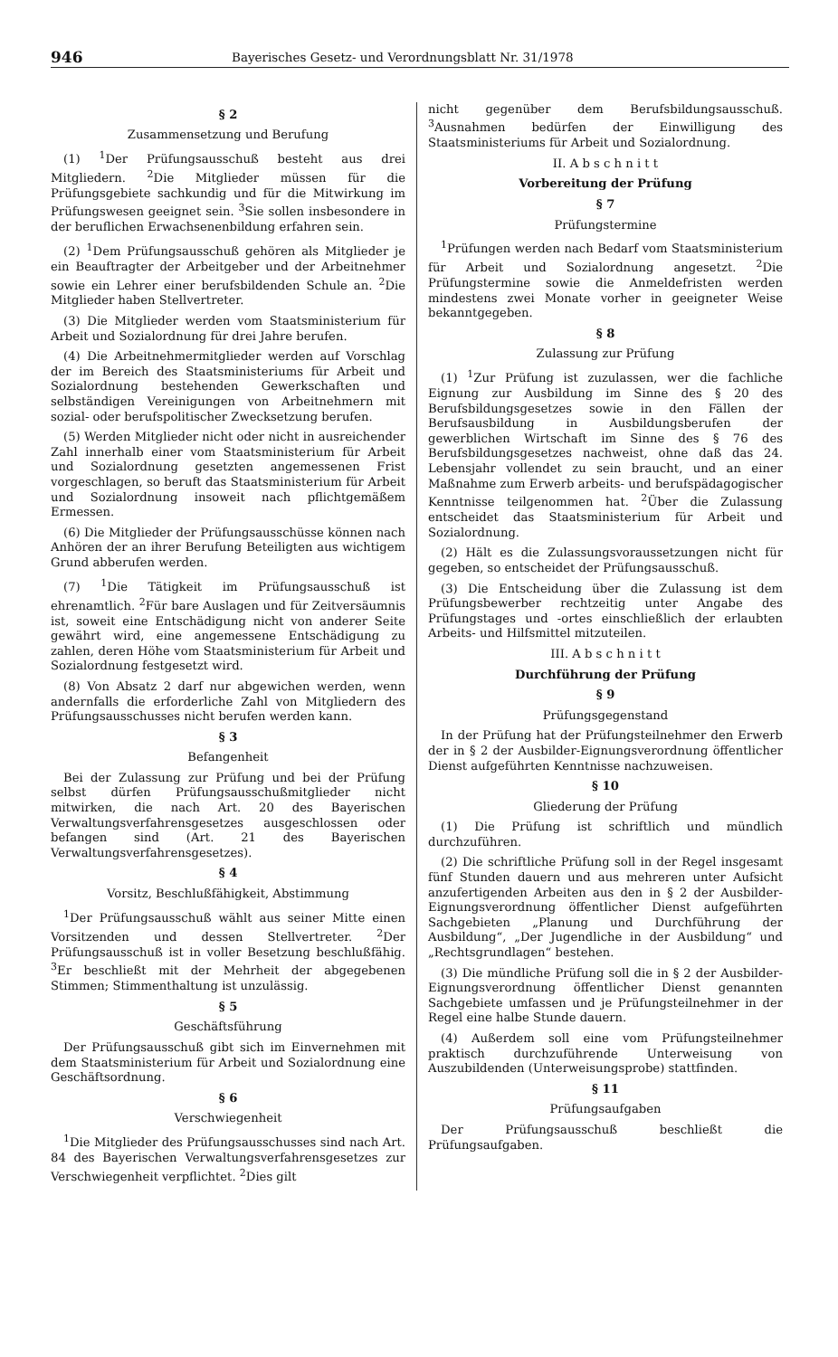946 Bayerisches Gesetz- und Verordnungsblatt Nr. 31/1978
§ 2
Zusammensetzung und Berufung
(1) <sup>1</sup>Der Prüfungsausschuß besteht aus drei Mitgliedern. <sup>2</sup>Die Mitglieder müssen für die Prüfungsgebiete sachkundig und für die Mitwirkung im Prüfungswesen geeignet sein. <sup>3</sup>Sie sollen insbesondere in der beruflichen Erwachsenenbildung erfahren sein.
(2) <sup>1</sup>Dem Prüfungsausschuß gehören als Mitglieder je ein Beauftragter der Arbeitgeber und der Arbeitnehmer sowie ein Lehrer einer berufsbildenden Schule an. <sup>2</sup>Die Mitglieder haben Stellvertreter.
(3) Die Mitglieder werden vom Staatsministerium für Arbeit und Sozialordnung für drei Jahre berufen.
(4) Die Arbeitnehmermitglieder werden auf Vorschlag der im Bereich des Staatsministeriums für Arbeit und Sozialordnung bestehenden Gewerkschaften und selbständigen Vereinigungen von Arbeitnehmern mit sozial- oder berufspolitischer Zwecksetzung berufen.
(5) Werden Mitglieder nicht oder nicht in ausreichender Zahl innerhalb einer vom Staatsministerium für Arbeit und Sozialordnung gesetzten angemessenen Frist vorgeschlagen, so beruft das Staatsministerium für Arbeit und Sozialordnung insoweit nach pflichtgemäßem Ermessen.
(6) Die Mitglieder der Prüfungsausschüsse können nach Anhören der an ihrer Berufung Beteiligten aus wichtigem Grund abberufen werden.
(7) <sup>1</sup>Die Tätigkeit im Prüfungsausschuß ist ehrenamtlich. <sup>2</sup>Für bare Auslagen und für Zeitversäumnis ist, soweit eine Entschädigung nicht von anderer Seite gewährt wird, eine angemessene Entschädigung zu zahlen, deren Höhe vom Staatsministerium für Arbeit und Sozialordnung festgesetzt wird.
(8) Von Absatz 2 darf nur abgewichen werden, wenn andernfalls die erforderliche Zahl von Mitgliedern des Prüfungsausschusses nicht berufen werden kann.
§ 3
Befangenheit
Bei der Zulassung zur Prüfung und bei der Prüfung selbst dürfen Prüfungsausschußmitglieder nicht mitwirken, die nach Art. 20 des Bayerischen Verwaltungsverfahrensgesetzes ausgeschlossen oder befangen sind (Art. 21 des Bayerischen Verwaltungsverfahrensgesetzes).
§ 4
Vorsitz, Beschlußfähigkeit, Abstimmung
<sup>1</sup> Der Prüfungsausschuß wählt aus seiner Mitte einen Vorsitzenden und dessen Stellvertreter. <sup>2</sup>Der Prüfungsausschuß ist in voller Besetzung beschlußfähig. <sup>3</sup>Er beschließt mit der Mehrheit der abgegebenen Stimmen; Stimmenthaltung ist unzulässig.
§ 5
Geschäftsführung
Der Prüfungsausschuß gibt sich im Einvernehmen mit dem Staatsministerium für Arbeit und Sozialordnung eine Geschäftsordnung.
§ 6
Verschwiegenheit
<sup>1</sup> Die Mitglieder des Prüfungsausschusses sind nach Art. 84 des Bayerischen Verwaltungsverfahrensgesetzes zur Verschwiegenheit verpflichtet. <sup>2</sup>Dies gilt
nicht gegenüber dem Berufsbildungsausschuß. <sup>3</sup>Ausnahmen bedürfen der Einwilligung des Staatsministeriums für Arbeit und Sozialordnung.
II. A b s c h n i t t
Vorbereitung der Prüfung
§ 7
Prüfungstermine
<sup>1</sup> Prüfungen werden nach Bedarf vom Staatsministerium für Arbeit und Sozialordnung angesetzt. <sup>2</sup>Die Prüfungstermine sowie die Anmeldefristen werden mindestens zwei Monate vorher in geeigneter Weise bekanntgegeben.
§ 8
Zulassung zur Prüfung
(1) <sup>1</sup>Zur Prüfung ist zuzulassen, wer die fachliche Eignung zur Ausbildung im Sinne des § 20 des Berufsbildungsgesetzes sowie in den Fällen der Berufsausbildung in Ausbildungsberufen der gewerblichen Wirtschaft im Sinne des § 76 des Berufsbildungsgesetzes nachweist, ohne daß das 24. Lebensjahr vollendet zu sein braucht, und an einer Maßnahme zum Erwerb arbeits- und berufspädagogischer Kenntnisse teilgenommen hat. <sup>2</sup>Über die Zulassung entscheidet das Staatsministerium für Arbeit und Sozialordnung.
(2) Hält es die Zulassungsvoraussetzungen nicht für gegeben, so entscheidet der Prüfungsausschuß.
(3) Die Entscheidung über die Zulassung ist dem Prüfungsbewerber rechtzeitig unter Angabe des Prüfungstages und -ortes einschließlich der erlaubten Arbeits- und Hilfsmittel mitzuteilen.
III. A b s c h n i t t
Durchführung der Prüfung
§ 9
Prüfungsgegenstand
In der Prüfung hat der Prüfungsteilnehmer den Erwerb der in § 2 der Ausbilder-Eignungsverordnung öffentlicher Dienst aufgeführten Kenntnisse nachzuweisen.
§ 10
Gliederung der Prüfung
(1) Die Prüfung ist schriftlich und mündlich durchzuführen.
(2) Die schriftliche Prüfung soll in der Regel insgesamt fünf Stunden dauern und aus mehreren unter Aufsicht anzufertigenden Arbeiten aus den in § 2 der Ausbilder-Eignungsverordnung öffentlicher Dienst aufgeführten Sachgebieten „Planung und Durchführung der Ausbildung“, „Der Jugendliche in der Ausbildung“ und „Rechtsgrundlagen“ bestehen.
(3) Die mündliche Prüfung soll die in § 2 der Ausbilder-Eignungsverordnung öffentlicher Dienst genannten Sachgebiete umfassen und je Prüfungsteilnehmer in der Regel eine halbe Stunde dauern.
(4) Außerdem soll eine vom Prüfungsteilnehmer praktisch durchzuführende Unterweisung von Auszubildenden (Unterweisungsprobe) stattfinden.
§ 11
Prüfungsaufgaben
Der Prüfungsausschuß beschließt die Prüfungsaufgaben.